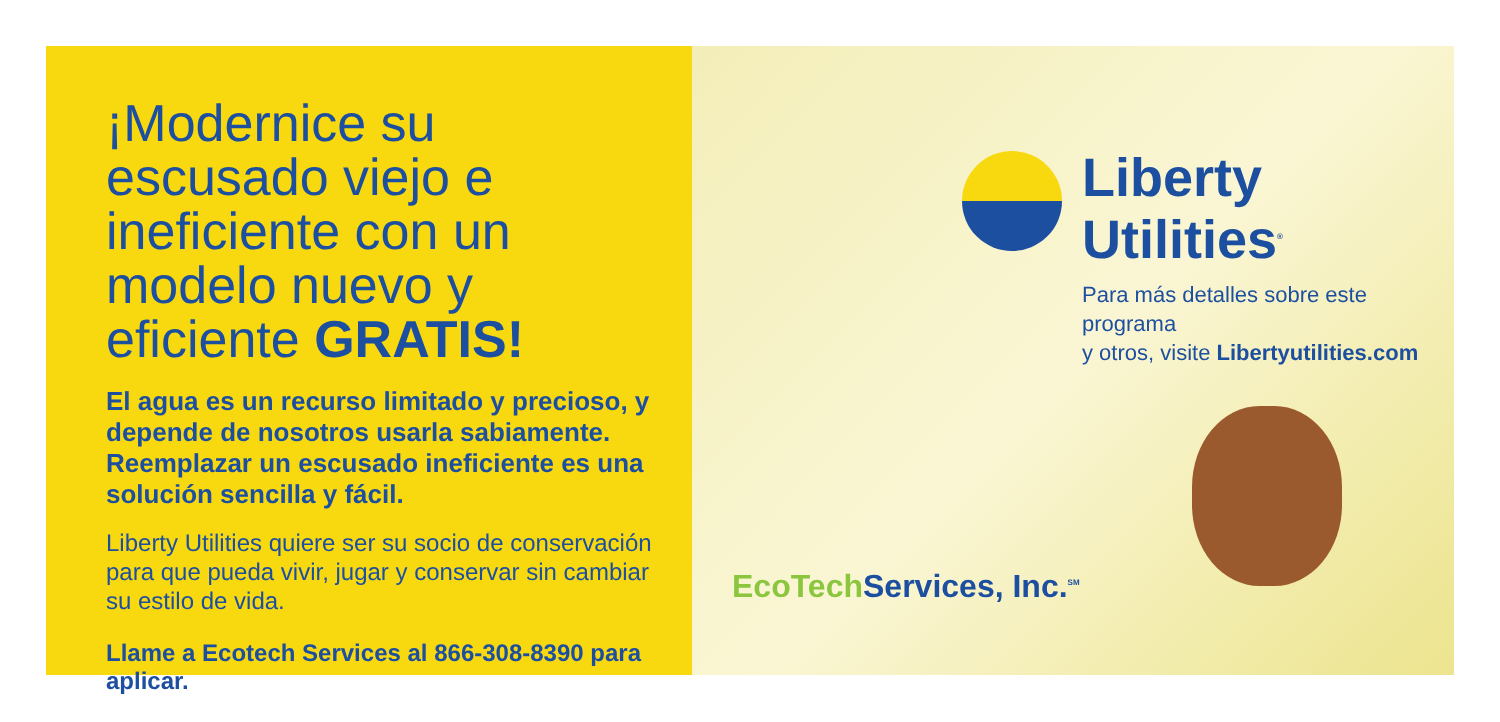¡Modernice su escusado viejo e ineficiente con un modelo nuevo y eficiente GRATIS!
El agua es un recurso limitado y precioso, y depende de nosotros usarla sabiamente. Reemplazar un escusado ineficiente es una solución sencilla y fácil.
Liberty Utilities quiere ser su socio de conservación para que pueda vivir, jugar y conservar sin cambiar su estilo de vida.
Llame a Ecotech Services al 866-308-8390 para aplicar.
Liberty Utilities<sup>®</sup>
Para más detalles sobre este programa
y otros, visite Libertyutilities.com
EcoTech Services, Inc.<sup>SM</sup>